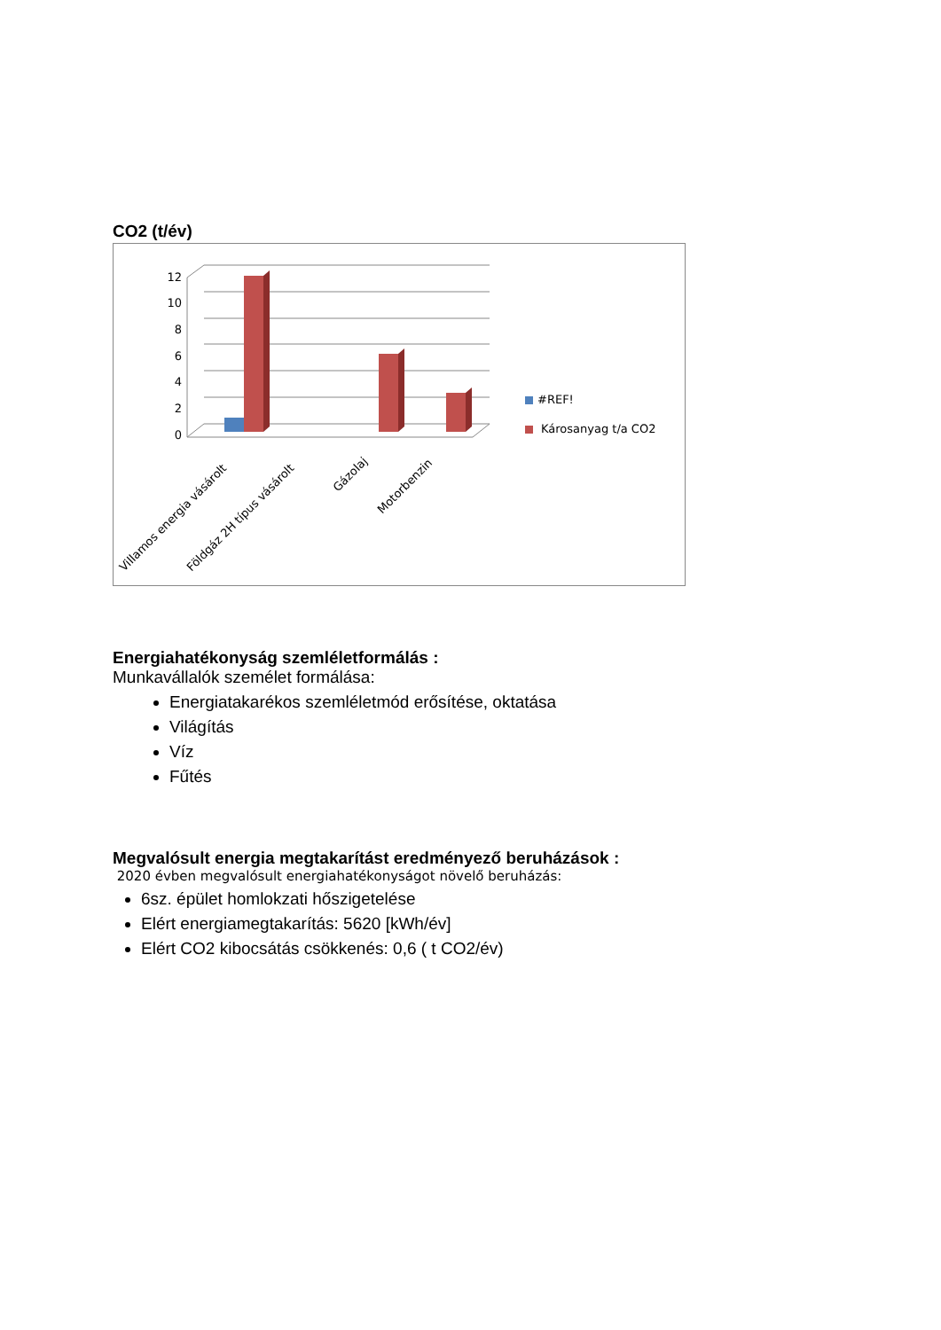CO2 (t/év)
12
10
8
6
4
2
0
#REF!
Károsanyag t/a CO2
Villamos energia vásárolt
Földgáz 2H típus vásárolt
Gázolaj
Motorbenzin
Energiahatékonyság szemléletformálás :
Munkavállalók személet formálása:
Energiatakarékos szemléletmód erősítése, oktatása
Világítás
Víz
Fűtés
Megvalósult energia megtakarítást eredményező beruházások :
2020 évben megvalósult energiahatékonyságot növelő beruházás:
6sz. épület homlokzati hőszigetelése
Elért energiamegtakarítás: 5620 [kWh/év]
Elért CO2 kibocsátás csökkenés: 0,6 ( t CO2/év)